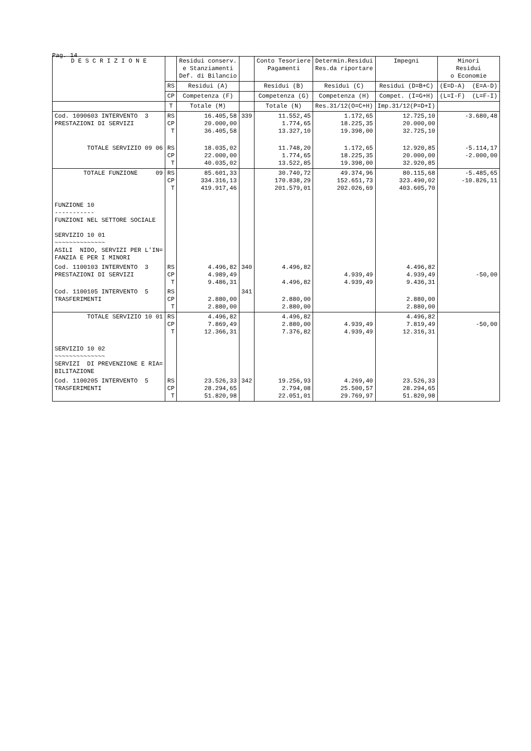Pag. 14
| D E S C R I Z I O N E | | Residui conserv. e Stanziamenti Def. di Bilancio | | Conto Tesoriere Pagamenti | Determin.Residui Res.da riportare | Impegni | Minori Residui o Economie |
| --- | --- | --- | --- | --- | --- | --- | --- |
| | RS | Residui (A) | | Residui (B) | Residui (C) | Residui (D=B+C) | (E=D-A) (E=A-D) |
| | CP | Competenza (F) | | Competenza (G) | Competenza (H) | Compet. (I=G+H) | (L=I-F) (L=F-I) |
| | T | Totale (M) | | Totale (N) | Res.31/12(O=C+H) | Imp.31/12(P=D+I) | |
| Cod. 1090603 INTERVENTO 3 PRESTAZIONI DI SERVIZI | RS CP T | 16.405,58 20.000,00 36.405,58 | 339 | 11.552,45 1.774,65 13.327,10 | 1.172,65 18.225,35 19.398,00 | 12.725,10 20.000,00 32.725,10 | -3.680,48 |
| TOTALE SERVIZIO 09 06 | RS CP T | 18.035,02 22.000,00 40.035,02 | | 11.748,20 1.774,65 13.522,85 | 1.172,65 18.225,35 19.398,00 | 12.920,85 20.000,00 32.920,85 | -5.114,17 -2.000,00 |
| TOTALE FUNZIONE 09 | RS CP T | 85.601,33 334.316,13 419.917,46 | | 30.740,72 170.838,29 201.579,01 | 49.374,96 152.651,73 202.026,69 | 80.115,68 323.490,02 403.605,70 | -5.485,65 -10.826,11 |
| FUNZIONE 10 ----------- FUNZIONI NEL SETTORE SOCIALE SERVIZIO 10 01 ~~~~~~~~~~~~~~ ASILI NIDO, SERVIZI PER L'IN= FANZIA E PER I MINORI | | | | | | | |
| Cod. 1100103 INTERVENTO 3 PRESTAZIONI DI SERVIZI | RS CP T | 4.496,82 4.989,49 9.486,31 | 340 | 4.496,82 4.496,82 | 4.939,49 4.939,49 | 4.496,82 4.939,49 9.436,31 | -50,00 |
| Cod. 1100105 INTERVENTO 5 TRASFERIMENTI | RS CP T | 2.880,00 2.880,00 | 341 | 2.880,00 2.880,00 | | 2.880,00 2.880,00 | |
| TOTALE SERVIZIO 10 01 | RS CP T | 4.496,82 7.869,49 12.366,31 | | 4.496,82 2.880,00 7.376,82 | 4.939,49 4.939,49 | 4.496,82 7.819,49 12.316,31 | -50,00 |
| SERVIZIO 10 02 ~~~~~~~~~~~~~~ SERVIZI DI PREVENZIONE E RIA= BILITAZIONE | | | | | | | |
| Cod. 1100205 INTERVENTO 5 TRASFERIMENTI | RS CP T | 23.526,33 28.294,65 51.820,98 | 342 | 19.256,93 2.794,08 22.051,01 | 4.269,40 25.500,57 29.769,97 | 23.526,33 28.294,65 51.820,98 | |